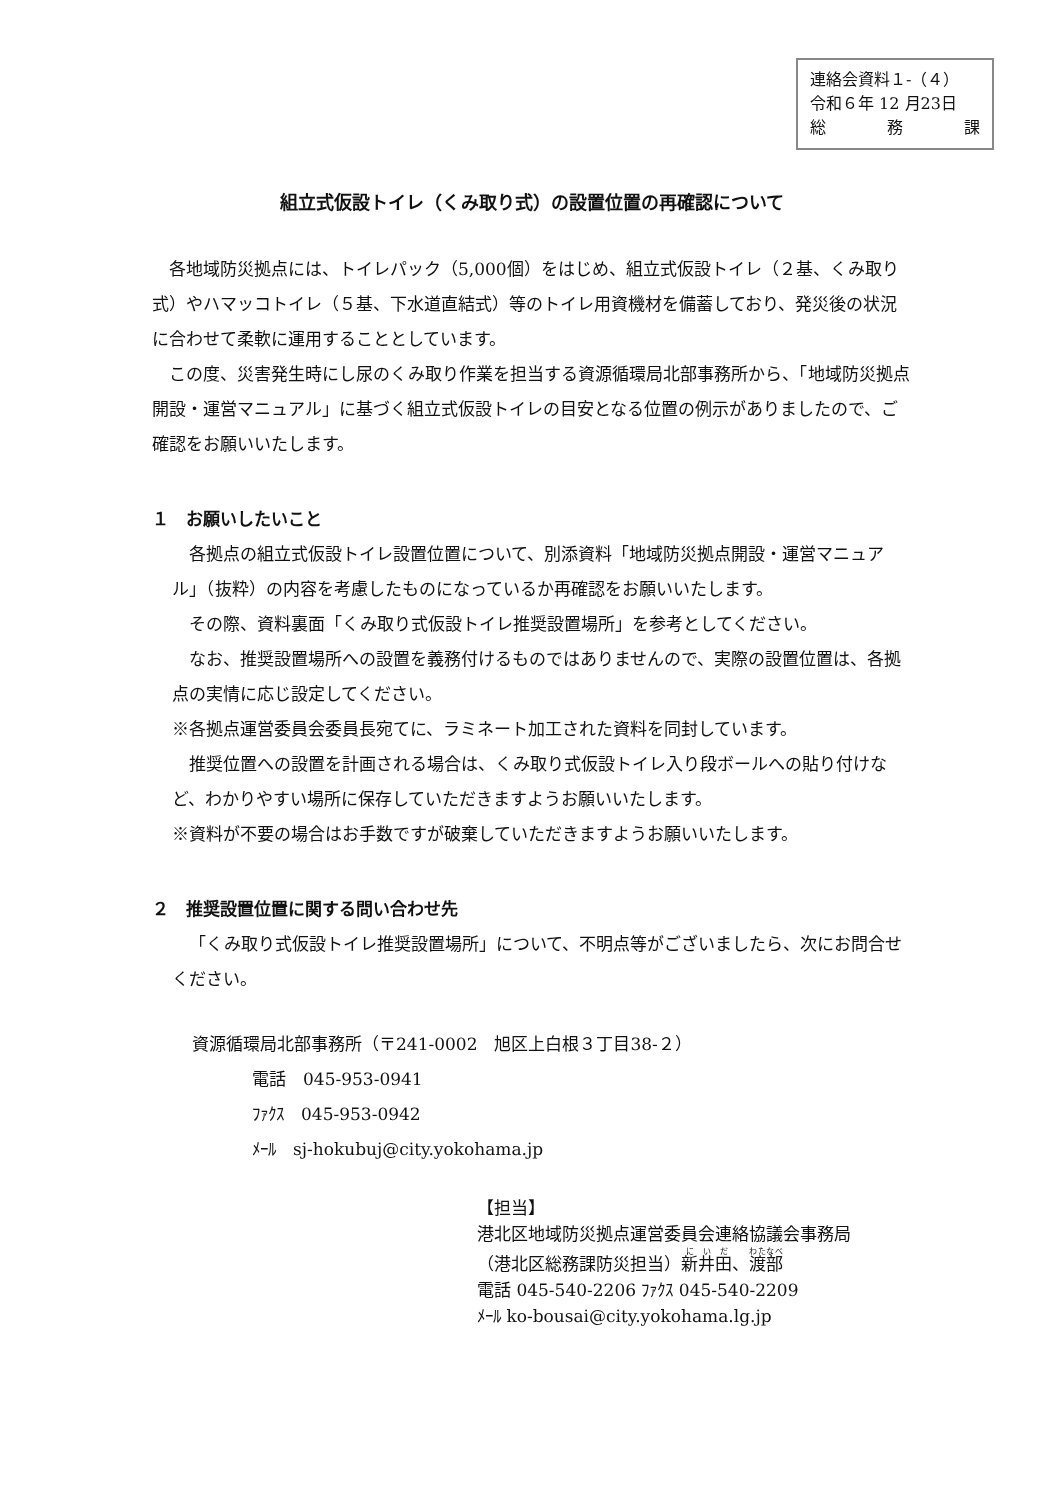連絡会資料１-（４）
令和６年 12 月23日
総 務 課
組立式仮設トイレ（くみ取り式）の設置位置の再確認について
各地域防災拠点には、トイレパック（5,000個）をはじめ、組立式仮設トイレ（２基、くみ取り式）やハマッコトイレ（５基、下水道直結式）等のトイレ用資機材を備蓄しており、発災後の状況に合わせて柔軟に運用することとしています。
この度、災害発生時にし尿のくみ取り作業を担当する資源循環局北部事務所から、「地域防災拠点開設・運営マニュアル」に基づく組立式仮設トイレの目安となる位置の例示がありましたので、ご確認をお願いいたします。
１　お願いしたいこと
各拠点の組立式仮設トイレ設置位置について、別添資料「地域防災拠点開設・運営マニュアル」（抜粋）の内容を考慮したものになっているか再確認をお願いいたします。
その際、資料裏面「くみ取り式仮設トイレ推奨設置場所」を参考としてください。
なお、推奨設置場所への設置を義務付けるものではありませんので、実際の設置位置は、各拠点の実情に応じ設定してください。
※各拠点運営委員会委員長宛てに、ラミネート加工された資料を同封しています。
推奨位置への設置を計画される場合は、くみ取り式仮設トイレ入り段ボールへの貼り付けなど、わかりやすい場所に保存していただきますようお願いいたします。
※資料が不要の場合はお手数ですが破棄していただきますようお願いいたします。
２　推奨設置位置に関する問い合わせ先
「くみ取り式仮設トイレ推奨設置場所」について、不明点等がございましたら、次にお問合せください。
資源循環局北部事務所（〒241-0002　旭区上白根３丁目38-２）
電話　045-953-0941
ﾌｧｸｽ　045-953-0942
ﾒｰﾙ　sj-hokubuj@city.yokohama.jp
【担当】
港北区地域防災拠点運営委員会連絡協議会事務局
（港北区総務課防災担当）新井田、渡部
電話 045-540-2206 ﾌｧｸｽ 045-540-2209
ﾒｰﾙ ko-bousai@city.yokohama.lg.jp